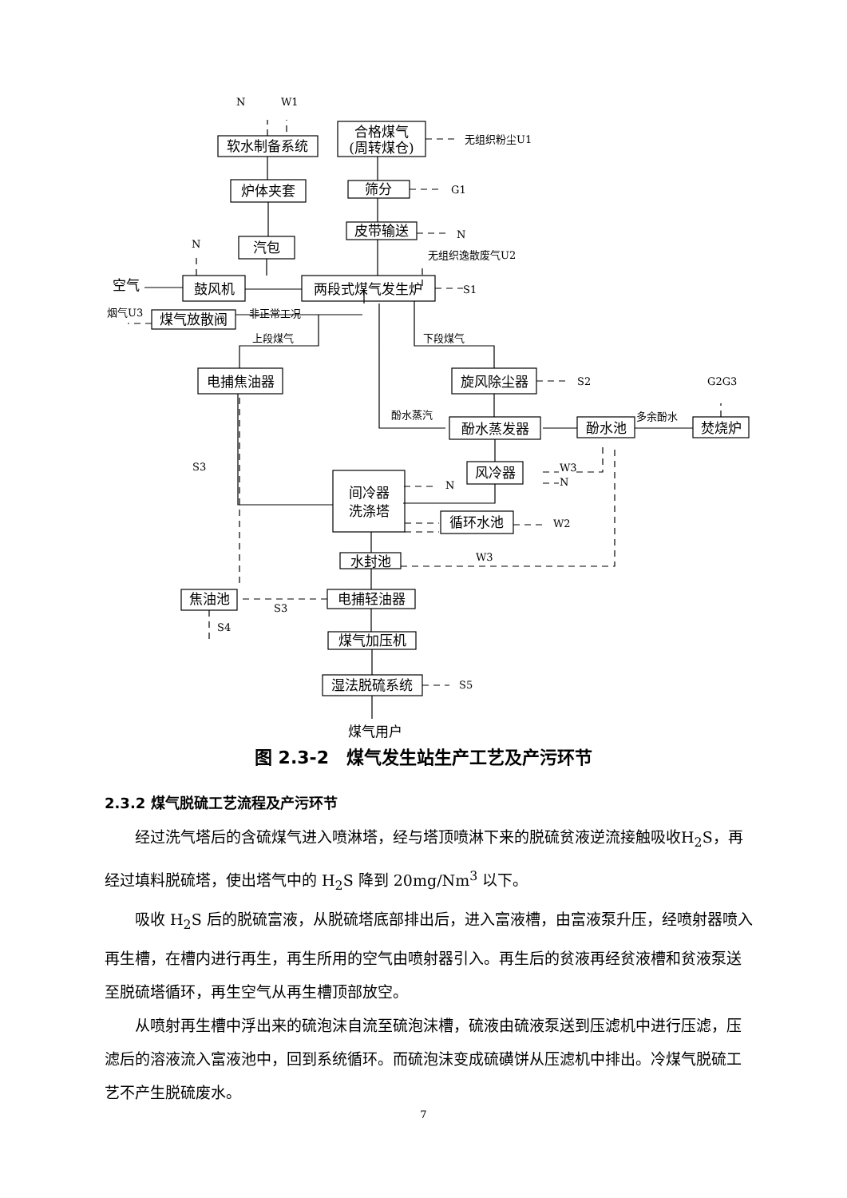软水制备系统
炉体夹套
汽包
合格煤气
(周转煤仓)
筛分
皮带输送
鼓风机
两段式煤气发生炉
煤气放散阀
电捕焦油器
旋风除尘器
酚水蒸发器
酚水池
焚烧炉
风冷器
间冷器
洗涤塔
循环水池
水封池
焦油池
电捕轻油器
煤气加压机
湿法脱硫系统
空气
煤气用户
N
W1
无组织粉尘U1
G1
N
N
无组织逸散废气U2
S1
烟气U3
非正常工况
上段煤气
下段煤气
S2
G2G3
酚水蒸汽
多余酚水
W3
N
S3
N
W2
W3
S3
S4
S5
图 2.3-2　煤气发生站生产工艺及产污环节
2.3.2 煤气脱硫工艺流程及产污环节
经过洗气塔后的含硫煤气进入喷淋塔，经与塔顶喷淋下来的脱硫贫液逆流接触吸收H<sub>2</sub>S，再经过填料脱硫塔，使出塔气中的 H<sub>2</sub>S 降到 20mg/Nm<sup>3</sup> 以下。
吸收 H<sub>2</sub>S 后的脱硫富液，从脱硫塔底部排出后，进入富液槽，由富液泵升压，经喷射器喷入再生槽，在槽内进行再生，再生所用的空气由喷射器引入。再生后的贫液再经贫液槽和贫液泵送至脱硫塔循环，再生空气从再生槽顶部放空。
从喷射再生槽中浮出来的硫泡沫自流至硫泡沫槽，硫液由硫液泵送到压滤机中进行压滤，压滤后的溶液流入富液池中，回到系统循环。而硫泡沫变成硫磺饼从压滤机中排出。冷煤气脱硫工艺不产生脱硫废水。
7